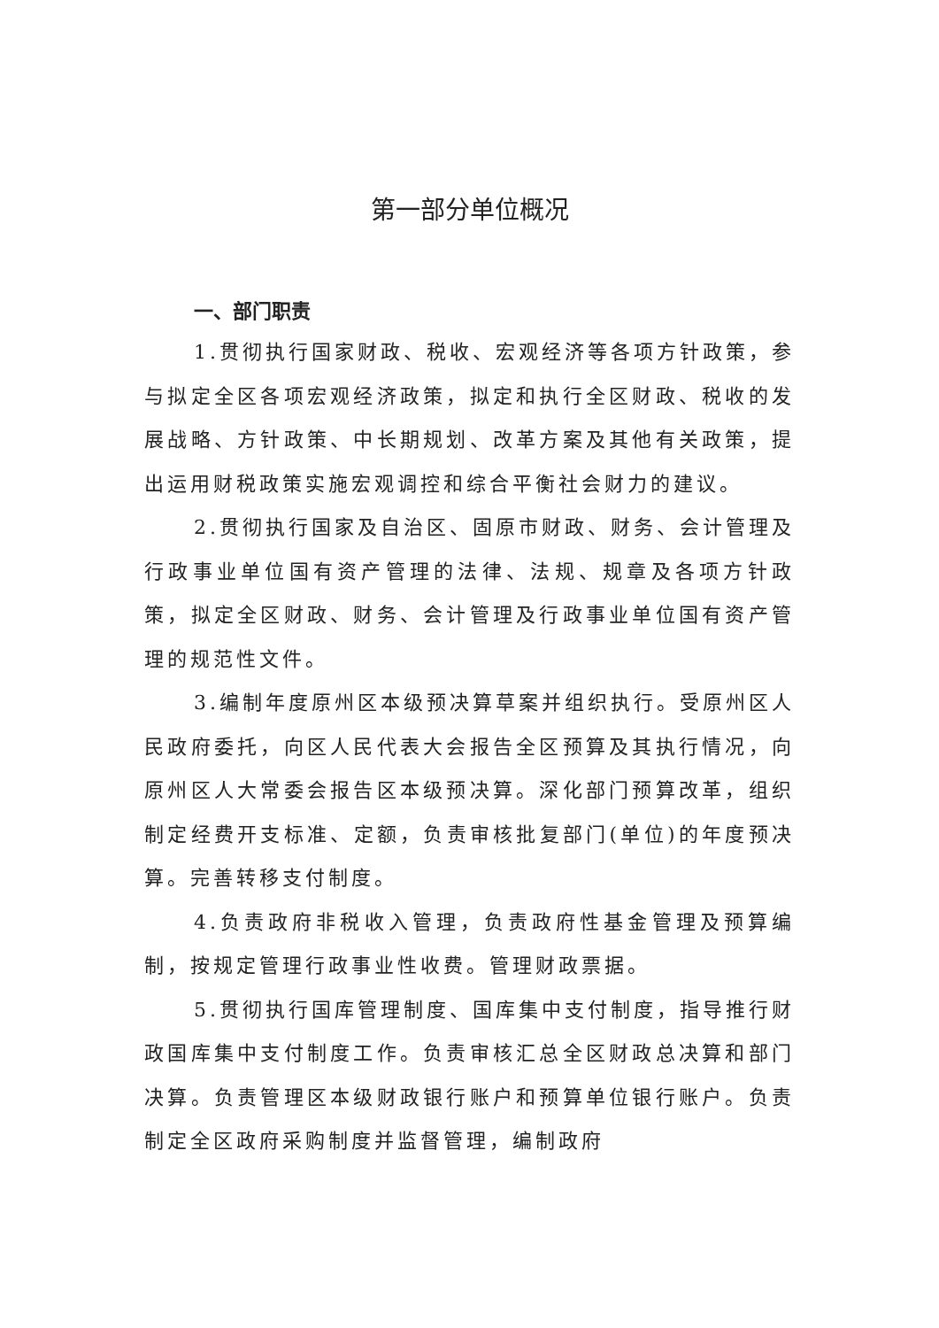第一部分单位概况
一、部门职责
1.贯彻执行国家财政、税收、宏观经济等各项方针政策，参与拟定全区各项宏观经济政策，拟定和执行全区财政、税收的发展战略、方针政策、中长期规划、改革方案及其他有关政策，提出运用财税政策实施宏观调控和综合平衡社会财力的建议。
2.贯彻执行国家及自治区、固原市财政、财务、会计管理及行政事业单位国有资产管理的法律、法规、规章及各项方针政策，拟定全区财政、财务、会计管理及行政事业单位国有资产管理的规范性文件。
3.编制年度原州区本级预决算草案并组织执行。受原州区人民政府委托，向区人民代表大会报告全区预算及其执行情况，向原州区人大常委会报告区本级预决算。深化部门预算改革，组织制定经费开支标准、定额，负责审核批复部门(单位)的年度预决算。完善转移支付制度。
4.负责政府非税收入管理，负责政府性基金管理及预算编制，按规定管理行政事业性收费。管理财政票据。
5.贯彻执行国库管理制度、国库集中支付制度，指导推行财政国库集中支付制度工作。负责审核汇总全区财政总决算和部门决算。负责管理区本级财政银行账户和预算单位银行账户。负责制定全区政府采购制度并监督管理，编制政府